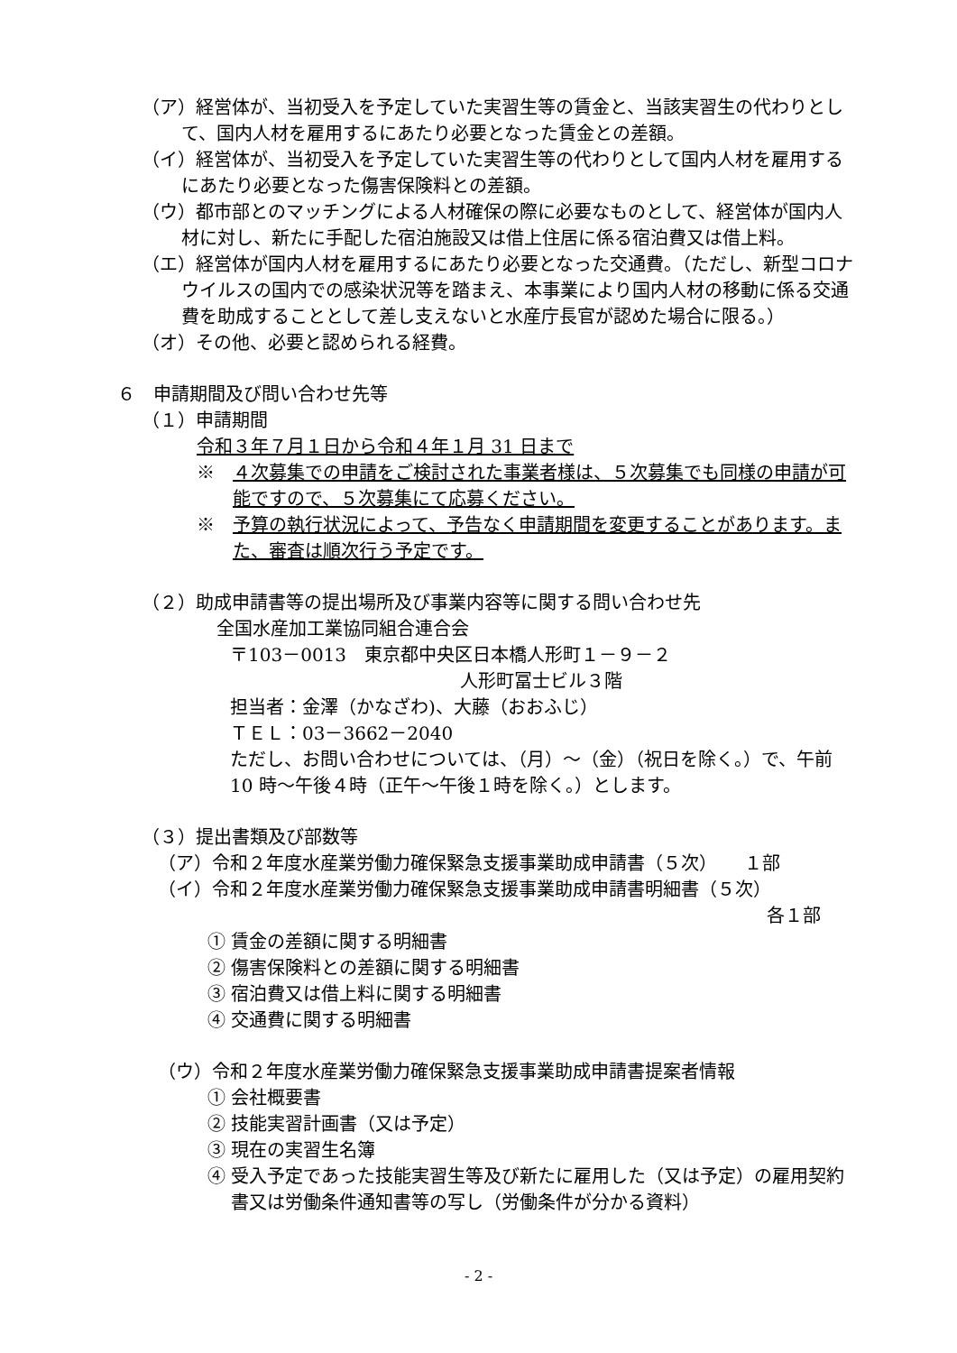（ア）経営体が、当初受入を予定していた実習生等の賃金と、当該実習生の代わりとして、国内人材を雇用するにあたり必要となった賃金との差額。
（イ）経営体が、当初受入を予定していた実習生等の代わりとして国内人材を雇用するにあたり必要となった傷害保険料との差額。
（ウ）都市部とのマッチングによる人材確保の際に必要なものとして、経営体が国内人材に対し、新たに手配した宿泊施設又は借上住居に係る宿泊費又は借上料。
（エ）経営体が国内人材を雇用するにあたり必要となった交通費。（ただし、新型コロナウイルスの国内での感染状況等を踏まえ、本事業により国内人材の移動に係る交通費を助成することとして差し支えないと水産庁長官が認めた場合に限る。）
（オ）その他、必要と認められる経費。
６　申請期間及び問い合わせ先等
（１）申請期間
令和３年７月１日から令和４年１月 31 日まで
※　４次募集での申請をご検討された事業者様は、５次募集でも同様の申請が可能ですので、５次募集にて応募ください。
※　予算の執行状況によって、予告なく申請期間を変更することがあります。また、審査は順次行う予定です。
（２）助成申請書等の提出場所及び事業内容等に関する問い合わせ先
全国水産加工業協同組合連合会
〒103－0013　東京都中央区日本橋人形町１－９－２
人形町冨士ビル３階
担当者：金澤（かなざわ)、大藤（おおふじ）
ＴＥＬ：03－3662－2040
ただし、お問い合わせについては、（月）～（金）（祝日を除く。）で、午前 10 時～午後４時（正午～午後１時を除く。）とします。
（３）提出書類及び部数等
（ア）令和２年度水産業労働力確保緊急支援事業助成申請書（５次）　　１部
（イ）令和２年度水産業労働力確保緊急支援事業助成申請書明細書（５次）
各１部
① 賃金の差額に関する明細書
② 傷害保険料との差額に関する明細書
③ 宿泊費又は借上料に関する明細書
④ 交通費に関する明細書
（ウ）令和２年度水産業労働力確保緊急支援事業助成申請書提案者情報
① 会社概要書
② 技能実習計画書（又は予定）
③ 現在の実習生名簿
④ 受入予定であった技能実習生等及び新たに雇用した（又は予定）の雇用契約書又は労働条件通知書等の写し（労働条件が分かる資料）
- 2 -